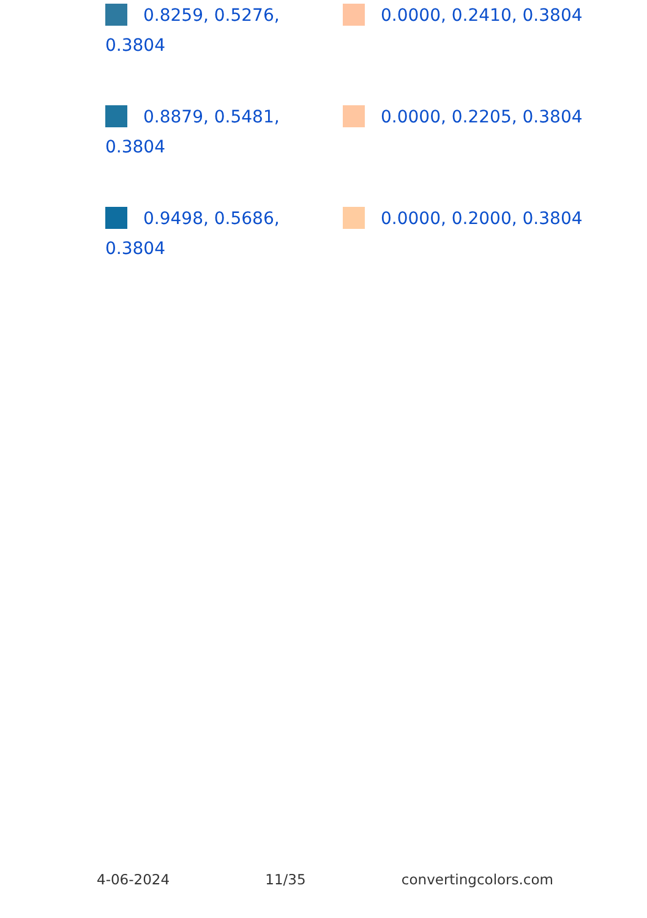0.8259, 0.5276, 0.3804
0.0000, 0.2410, 0.3804
0.8879, 0.5481, 0.3804
0.0000, 0.2205, 0.3804
0.9498, 0.5686, 0.3804
0.0000, 0.2000, 0.3804
4-06-2024 11/35 convertingcolors.com